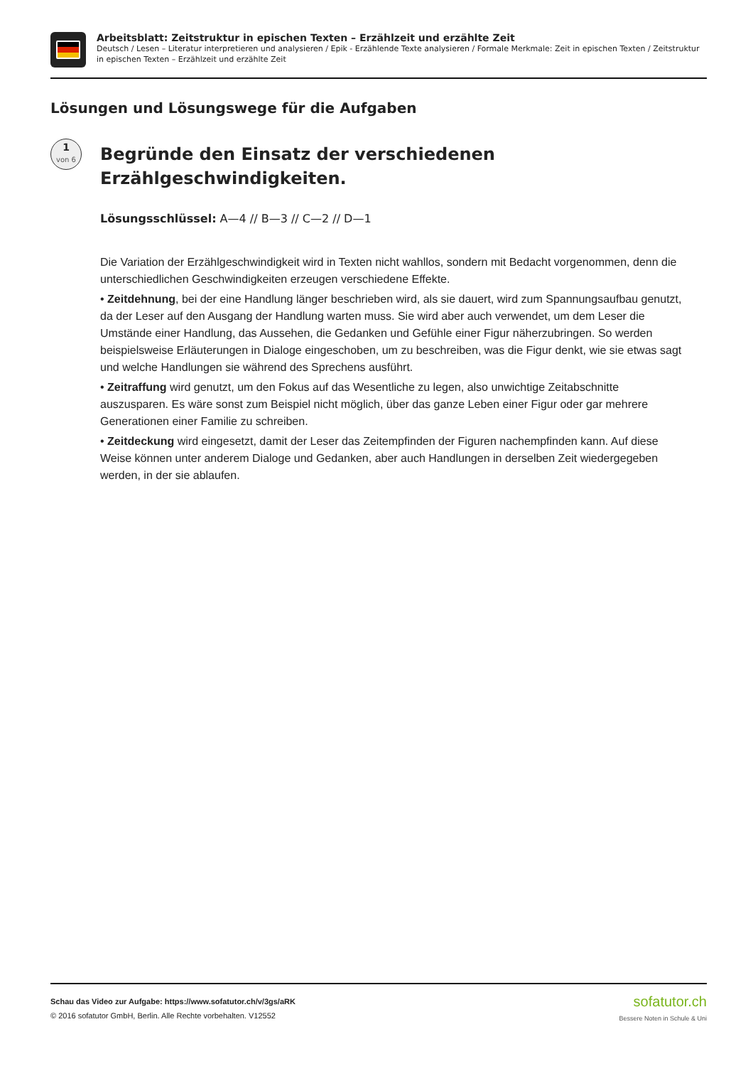Arbeitsblatt: Zeitstruktur in epischen Texten – Erzählzeit und erzählte Zeit
Deutsch / Lesen – Literatur interpretieren und analysieren / Epik - Erzählende Texte analysieren / Formale Merkmale: Zeit in epischen Texten / Zeitstruktur in epischen Texten – Erzählzeit und erzählte Zeit
Lösungen und Lösungswege für die Aufgaben
1
von 6
Begründe den Einsatz der verschiedenen Erzählgeschwindigkeiten.
Lösungsschlüssel: A—4 // B—3 // C—2 // D—1
Die Variation der Erzählgeschwindigkeit wird in Texten nicht wahllos, sondern mit Bedacht vorgenommen, denn die unterschiedlichen Geschwindigkeiten erzeugen verschiedene Effekte.
• Zeitdehnung, bei der eine Handlung länger beschrieben wird, als sie dauert, wird zum Spannungsaufbau genutzt, da der Leser auf den Ausgang der Handlung warten muss. Sie wird aber auch verwendet, um dem Leser die Umstände einer Handlung, das Aussehen, die Gedanken und Gefühle einer Figur näherzubringen. So werden beispielsweise Erläuterungen in Dialoge eingeschoben, um zu beschreiben, was die Figur denkt, wie sie etwas sagt und welche Handlungen sie während des Sprechens ausführt.
• Zeitraffung wird genutzt, um den Fokus auf das Wesentliche zu legen, also unwichtige Zeitabschnitte auszusparen. Es wäre sonst zum Beispiel nicht möglich, über das ganze Leben einer Figur oder gar mehrere Generationen einer Familie zu schreiben.
• Zeitdeckung wird eingesetzt, damit der Leser das Zeitempfinden der Figuren nachempfinden kann. Auf diese Weise können unter anderem Dialoge und Gedanken, aber auch Handlungen in derselben Zeit wiedergegeben werden, in der sie ablaufen.
Schau das Video zur Aufgabe: https://www.sofatutor.ch/v/3gs/aRK
© 2016 sofatutor GmbH, Berlin. Alle Rechte vorbehalten. V12552
sofatutor.ch
Bessere Noten in Schule & Uni